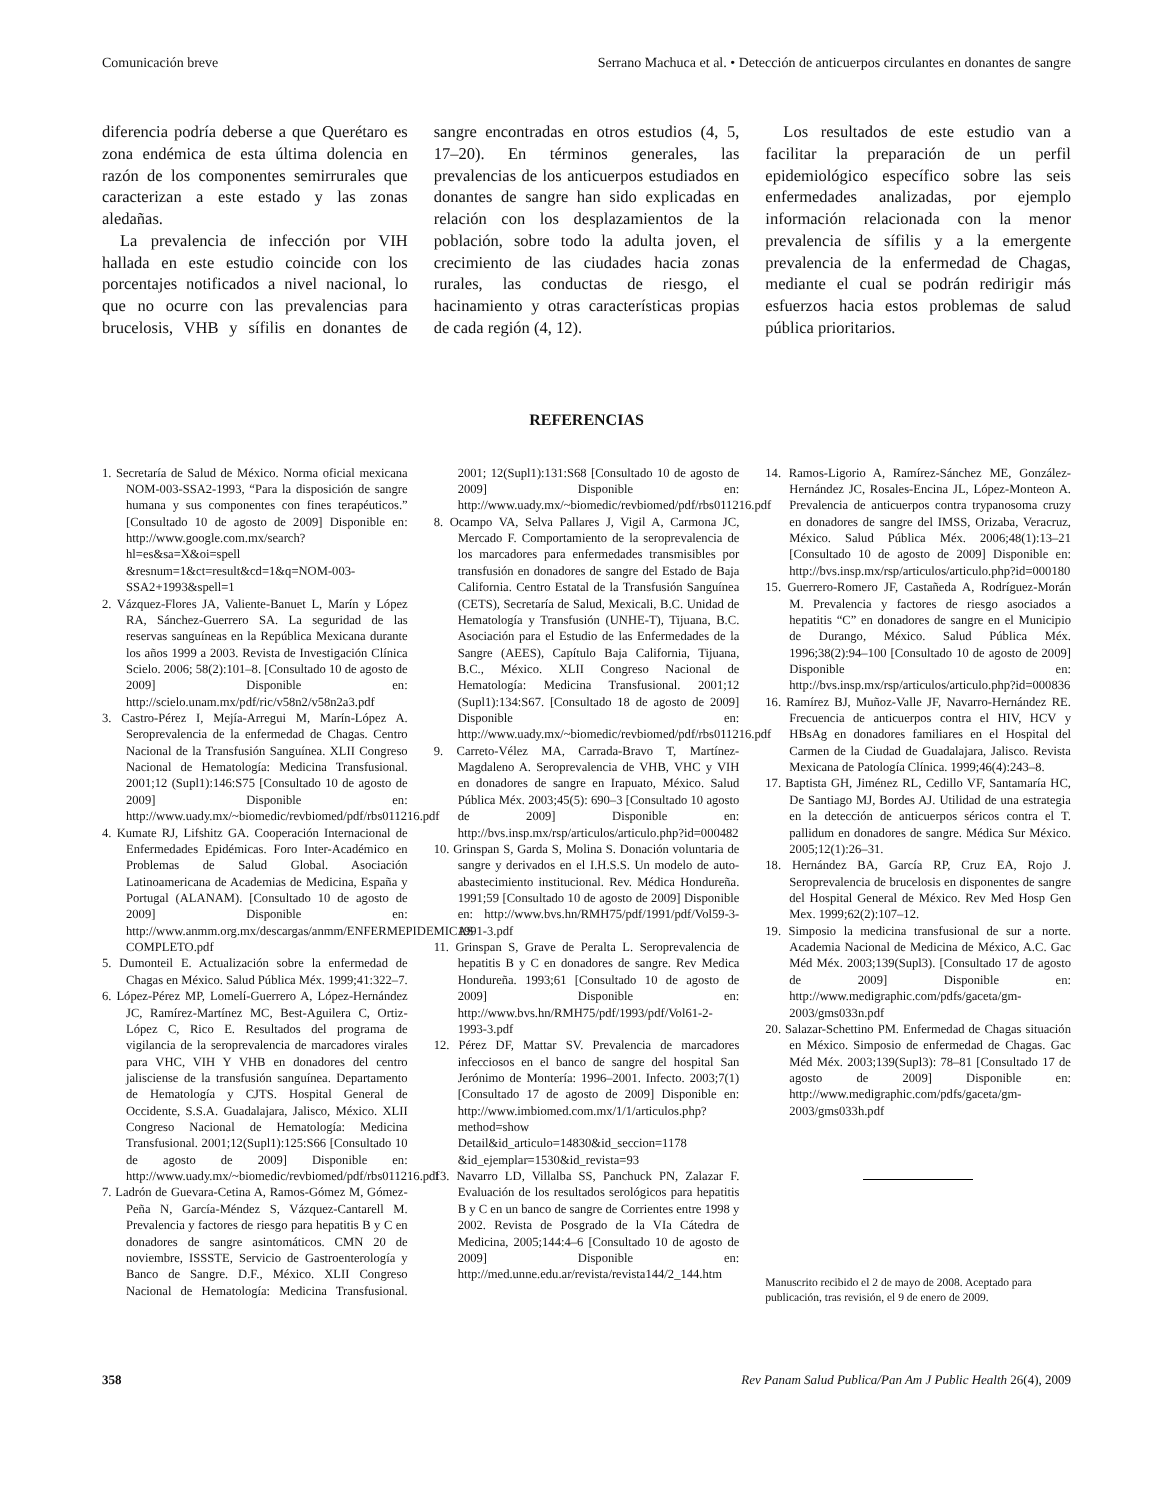Comunicación breve Serrano Machuca et al. • Detección de anticuerpos circulantes en donantes de sangre
diferencia podría deberse a que Querétaro es zona endémica de esta última dolencia en razón de los componentes semirrurales que caracterizan a este estado y las zonas aledañas.
La prevalencia de infección por VIH hallada en este estudio coincide con los porcentajes notificados a nivel nacional, lo que no ocurre con las prevalencias para brucelosis, VHB y sífilis en donantes de sangre encontradas en otros estudios (4, 5, 17–20). En términos generales, las prevalencias de los anticuerpos estudiados en donantes de sangre han sido explicadas en relación con los desplazamientos de la población, sobre todo la adulta joven, el crecimiento de las ciudades hacia zonas rurales, las conductas de riesgo, el hacinamiento y otras características propias de cada región (4, 12).
Los resultados de este estudio van a facilitar la preparación de un perfil epidemiológico específico sobre las seis enfermedades analizadas, por ejemplo información relacionada con la menor prevalencia de sífilis y a la emergente prevalencia de la enfermedad de Chagas, mediante el cual se podrán redirigir más esfuerzos hacia estos problemas de salud pública prioritarios.
REFERENCIAS
1. Secretaría de Salud de México. Norma oficial mexicana NOM-003-SSA2-1993, “Para la disposición de sangre humana y sus componentes con fines terapéuticos.” [Consultado 10 de agosto de 2009] Disponible en: http://www.google.com.mx/search?hl=es&sa=X&oi=spell &resnum=1&ct=result&cd=1&q=NOM-003-SSA2+1993&spell=1
2. Vázquez-Flores JA, Valiente-Banuet L, Marín y López RA, Sánchez-Guerrero SA. La seguridad de las reservas sanguíneas en la República Mexicana durante los años 1999 a 2003. Revista de Investigación Clínica Scielo. 2006; 58(2):101–8. [Consultado 10 de agosto de 2009] Disponible en: http://scielo.unam.mx/pdf/ric/v58n2/v58n2a3.pdf
3. Castro-Pérez I, Mejía-Arregui M, Marín-López A. Seroprevalencia de la enfermedad de Chagas. Centro Nacional de la Transfusión Sanguínea. XLII Congreso Nacional de Hematología: Medicina Transfusional. 2001;12 (Supl1):146:S75 [Consultado 10 de agosto de 2009] Disponible en: http://www.uady.mx/~biomedic/revbiomed/pdf/rbs011216.pdf
4. Kumate RJ, Lifshitz GA. Cooperación Internacional de Enfermedades Epidémicas. Foro Inter-Académico en Problemas de Salud Global. Asociación Latinoamericana de Academias de Medicina, España y Portugal (ALANAM). [Consultado 10 de agosto de 2009] Disponible en: http://www.anmm.org.mx/descargas/anmm/ENFERMEPIDEMICAS COMPLETO.pdf
5. Dumonteil E. Actualización sobre la enfermedad de Chagas en México. Salud Pública Méx. 1999;41:322–7.
6. López-Pérez MP, Lomelí-Guerrero A, López-Hernández JC, Ramírez-Martínez MC, Best-Aguilera C, Ortiz-López C, Rico E. Resultados del programa de vigilancia de la seroprevalencia de marcadores virales para VHC, VIH Y VHB en donadores del centro jalisciense de la transfusión sanguínea. Departamento de Hematología y CJTS. Hospital General de Occidente, S.S.A. Guadalajara, Jalisco, México. XLII Congreso Nacional de Hematología: Medicina Transfusional. 2001;12(Supl1):125:S66 [Consultado 10 de agosto de 2009] Disponible en: http://www.uady.mx/~biomedic/revbiomed/pdf/rbs011216.pdf
7. Ladrón de Guevara-Cetina A, Ramos-Gómez M, Gómez-Peña N, García-Méndez S, Vázquez-Cantarell M. Prevalencia y factores de riesgo para hepatitis B y C en donadores de sangre asintomáticos. CMN 20 de noviembre, ISSSTE, Servicio de Gastroenterología y Banco de Sangre. D.F., México. XLII Congreso Nacional de Hematología: Medicina Transfusional. 2001; 12(Supl1):131:S68 [Consultado 10 de agosto de 2009] Disponible en: http://www.uady.mx/~biomedic/revbiomed/pdf/rbs011216.pdf
8. Ocampo VA, Selva Pallares J, Vigil A, Carmona JC, Mercado F. Comportamiento de la seroprevalencia de los marcadores para enfermedades transmisibles por transfusión en donadores de sangre del Estado de Baja California. Centro Estatal de la Transfusión Sanguínea (CETS), Secretaría de Salud, Mexicali, B.C. Unidad de Hematología y Transfusión (UNHE-T), Tijuana, B.C. Asociación para el Estudio de las Enfermedades de la Sangre (AEES), Capítulo Baja California, Tijuana, B.C., México. XLII Congreso Nacional de Hematología: Medicina Transfusional. 2001;12 (Supl1):134:S67. [Consultado 18 de agosto de 2009] Disponible en: http://www.uady.mx/~biomedic/revbiomed/pdf/rbs011216.pdf
9. Carreto-Vélez MA, Carrada-Bravo T, Martínez-Magdaleno A. Seroprevalencia de VHB, VHC y VIH en donadores de sangre en Irapuato, México. Salud Pública Méx. 2003;45(5): 690–3 [Consultado 10 agosto de 2009] Disponible en: http://bvs.insp.mx/rsp/articulos/articulo.php?id=000482
10. Grinspan S, Garda S, Molina S. Donación voluntaria de sangre y derivados en el I.H.S.S. Un modelo de auto-abastecimiento institucional. Rev. Médica Hondureña. 1991;59 [Consultado 10 de agosto de 2009] Disponible en: http://www.bvs.hn/RMH75/pdf/1991/pdf/Vol59-3-1991-3.pdf
11. Grinspan S, Grave de Peralta L. Seroprevalencia de hepatitis B y C en donadores de sangre. Rev Medica Hondureña. 1993;61 [Consultado 10 de agosto de 2009] Disponible en: http://www.bvs.hn/RMH75/pdf/1993/pdf/Vol61-2-1993-3.pdf
12. Pérez DF, Mattar SV. Prevalencia de marcadores infecciosos en el banco de sangre del hospital San Jerónimo de Montería: 1996–2001. Infecto. 2003;7(1) [Consultado 17 de agosto de 2009] Disponible en: http://www.imbiomed.com.mx/1/1/articulos.php?method=show Detail&id_articulo=14830&id_seccion=1178 &id_ejemplar=1530&id_revista=93
13. Navarro LD, Villalba SS, Panchuck PN, Zalazar F. Evaluación de los resultados serológicos para hepatitis B y C en un banco de sangre de Corrientes entre 1998 y 2002. Revista de Posgrado de la VIa Cátedra de Medicina, 2005;144:4–6 [Consultado 10 de agosto de 2009] Disponible en: http://med.unne.edu.ar/revista/revista144/2_144.htm
14. Ramos-Ligorio A, Ramírez-Sánchez ME, González-Hernández JC, Rosales-Encina JL, López-Monteon A. Prevalencia de anticuerpos contra trypanosoma cruzy en donadores de sangre del IMSS, Orizaba, Veracruz, México. Salud Pública Méx. 2006;48(1):13–21 [Consultado 10 de agosto de 2009] Disponible en: http://bvs.insp.mx/rsp/articulos/articulo.php?id=000180
15. Guerrero-Romero JF, Castañeda A, Rodríguez-Morán M. Prevalencia y factores de riesgo asociados a hepatitis “C” en donadores de sangre en el Municipio de Durango, México. Salud Pública Méx. 1996;38(2):94–100 [Consultado 10 de agosto de 2009] Disponible en: http://bvs.insp.mx/rsp/articulos/articulo.php?id=000836
16. Ramírez BJ, Muñoz-Valle JF, Navarro-Hernández RE. Frecuencia de anticuerpos contra el HIV, HCV y HBsAg en donadores familiares en el Hospital del Carmen de la Ciudad de Guadalajara, Jalisco. Revista Mexicana de Patología Clínica. 1999;46(4):243–8.
17. Baptista GH, Jiménez RL, Cedillo VF, Santamaría HC, De Santiago MJ, Bordes AJ. Utilidad de una estrategia en la detección de anticuerpos séricos contra el T. pallidum en donadores de sangre. Médica Sur México. 2005;12(1):26–31.
18. Hernández BA, García RP, Cruz EA, Rojo J. Seroprevalencia de brucelosis en disponentes de sangre del Hospital General de México. Rev Med Hosp Gen Mex. 1999;62(2):107–12.
19. Simposio la medicina transfusional de sur a norte. Academia Nacional de Medicina de México, A.C. Gac Méd Méx. 2003;139(Supl3). [Consultado 17 de agosto de 2009] Disponible en: http://www.medigraphic.com/pdfs/gaceta/gm-2003/gms033n.pdf
20. Salazar-Schettino PM. Enfermedad de Chagas situación en México. Simposio de enfermedad de Chagas. Gac Méd Méx. 2003;139(Supl3): 78–81 [Consultado 17 de agosto de 2009] Disponible en: http://www.medigraphic.com/pdfs/gaceta/gm-2003/gms033h.pdf
Manuscrito recibido el 2 de mayo de 2008. Aceptado para publicación, tras revisión, el 9 de enero de 2009.
358 Rev Panam Salud Publica/Pan Am J Public Health 26(4), 2009